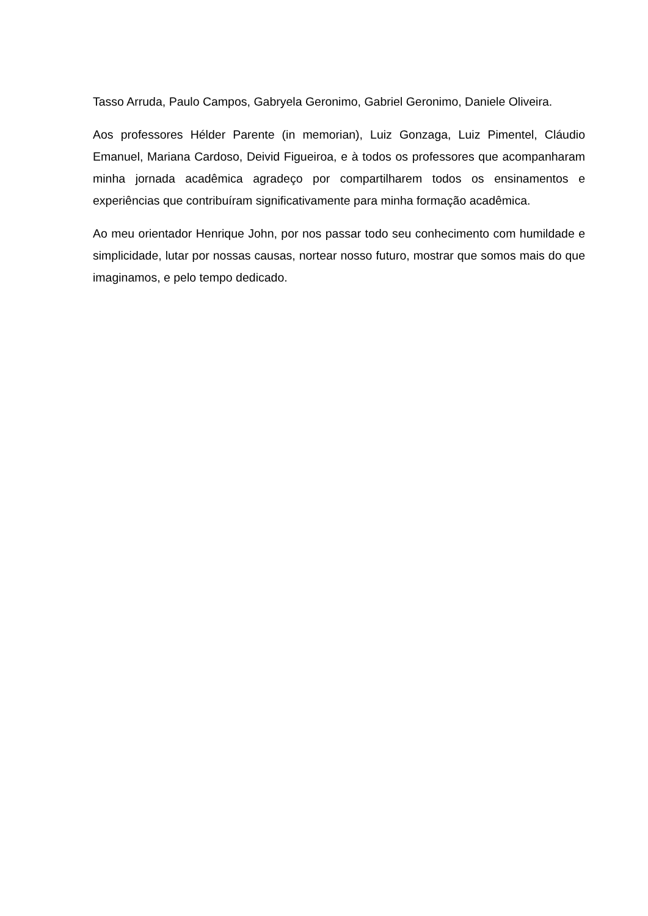Tasso Arruda, Paulo Campos, Gabryela Geronimo, Gabriel Geronimo, Daniele Oliveira.
Aos professores Hélder Parente (in memorian), Luiz Gonzaga, Luiz Pimentel, Cláudio Emanuel, Mariana Cardoso, Deivid Figueiroa, e à todos os professores que acompanharam minha jornada acadêmica agradeço por compartilharem todos os ensinamentos e experiências que contribuíram significativamente para minha formação acadêmica.
Ao meu orientador Henrique John, por nos passar todo seu conhecimento com humildade e simplicidade, lutar por nossas causas, nortear nosso futuro, mostrar que somos mais do que imaginamos, e pelo tempo dedicado.